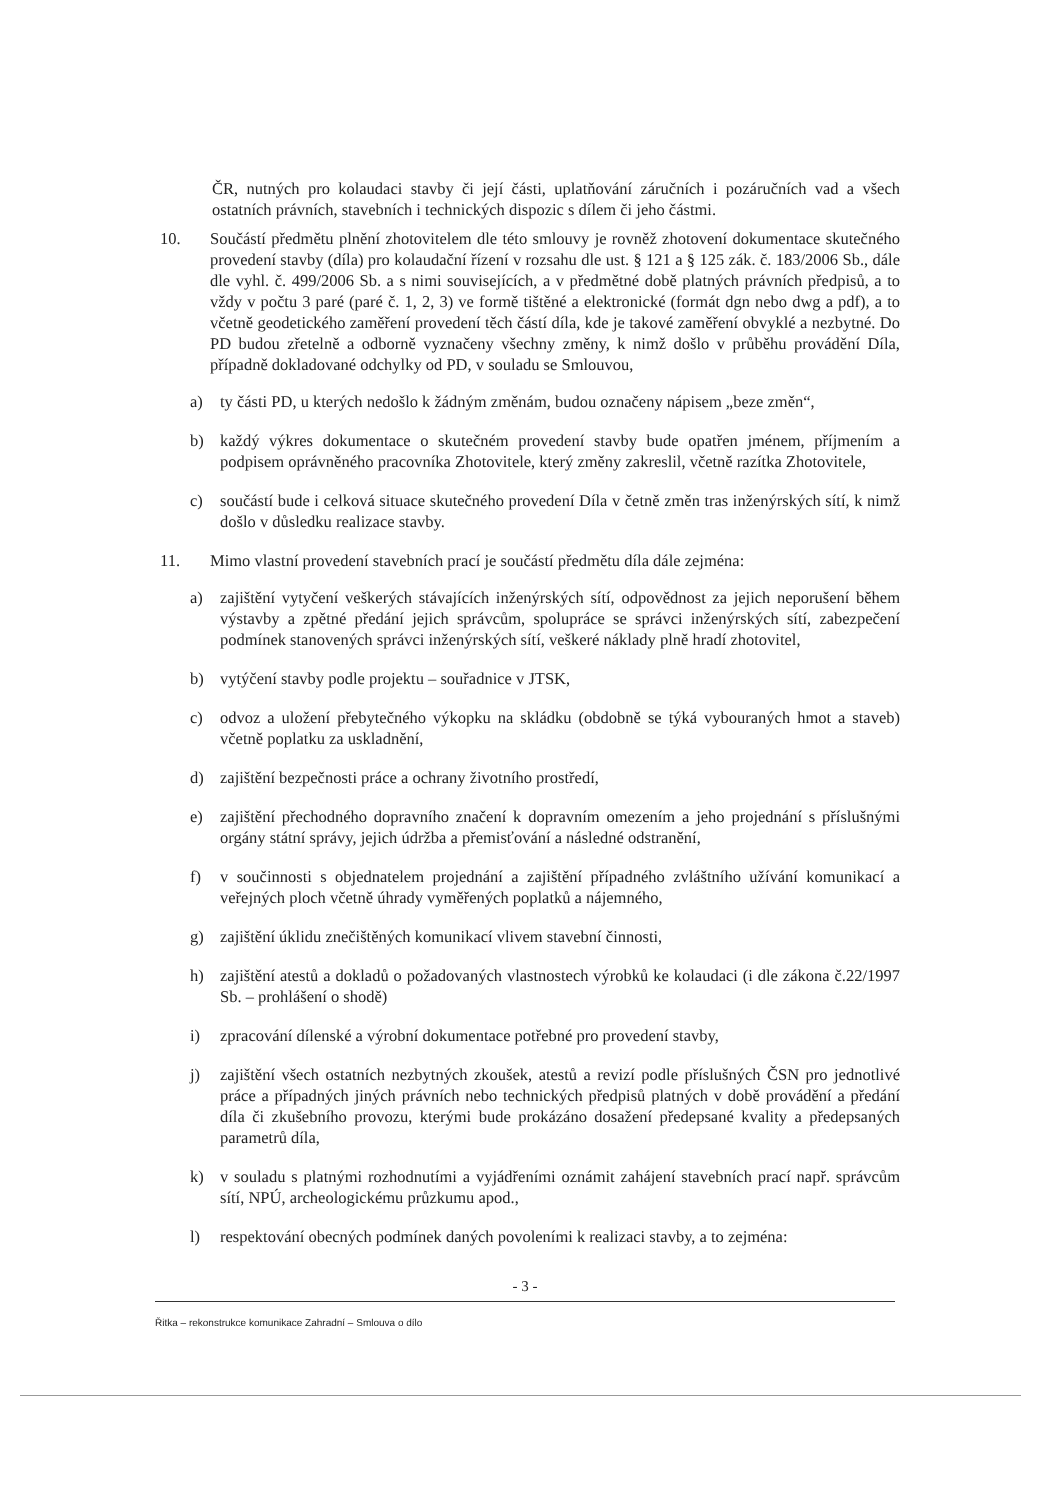ČR, nutných pro kolaudaci stavby či její části, uplatňování záručních i pozáručních vad a všech ostatních právních, stavebních i technických dispozic s dílem či jeho částmi.
10. Součástí předmětu plnění zhotovitelem dle této smlouvy je rovněž zhotovení dokumentace skutečného provedení stavby (díla) pro kolaudační řízení v rozsahu dle ust. § 121 a § 125 zák. č. 183/2006 Sb., dále dle vyhl. č. 499/2006 Sb. a s nimi souvisejících, a v předmětné době platných právních předpisů, a to vždy v počtu 3 paré (paré č. 1, 2, 3) ve formě tištěné a elektronické (formát dgn nebo dwg a pdf), a to včetně geodetického zaměření provedení těch částí díla, kde je takové zaměření obvyklé a nezbytné. Do PD budou zřetelně a odborně vyznačeny všechny změny, k nimž došlo v průběhu provádění Díla, případně dokladované odchylky od PD, v souladu se Smlouvou,
a) ty části PD, u kterých nedošlo k žádným změnám, budou označeny nápisem „beze změn“,
b) každý výkres dokumentace o skutečném provedení stavby bude opatřen jménem, příjmením a podpisem oprávněného pracovníka Zhotovitele, který změny zakreslil, včetně razítka Zhotovitele,
c) součástí bude i celková situace skutečného provedení Díla v četně změn tras inženýrských sítí, k nimž došlo v důsledku realizace stavby.
11. Mimo vlastní provedení stavebních prací je součástí předmětu díla dále zejména:
a) zajištění vytyčení veškerých stávajících inženýrských sítí, odpovědnost za jejich neporušení během výstavby a zpětné předání jejich správcům, spolupráce se správci inženýrských sítí, zabezpečení podmínek stanovených správci inženýrských sítí, veškeré náklady plně hradí zhotovitel,
b) vytýčení stavby podle projektu – souřadnice v JTSK,
c) odvoz a uložení přebytečného výkopku na skládku (obdobně se týká vybouraných hmot a staveb) včetně poplatku za uskladnění,
d) zajištění bezpečnosti práce a ochrany životního prostředí,
e) zajištění přechodného dopravního značení k dopravním omezením a jeho projednání s příslušnými orgány státní správy, jejich údržba a přemisťování a následné odstranění,
f) v součinnosti s objednatelem projednání a zajištění případného zvláštního užívání komunikací a veřejných ploch včetně úhrady vyměřených poplatků a nájemného,
g) zajištění úklidu znečištěných komunikací vlivem stavební činnosti,
h) zajištění atestů a dokladů o požadovaných vlastnostech výrobků ke kolaudaci (i dle zákona č.22/1997 Sb. – prohlášení o shodě)
i) zpracování dílenské a výrobní dokumentace potřebné pro provedení stavby,
j) zajištění všech ostatních nezbytných zkoušek, atestů a revizí podle příslušných ČSN pro jednotlivé práce a případných jiných právních nebo technických předpisů platných v době provádění a předání díla či zkušebního provozu, kterými bude prokázáno dosažení předepsané kvality a předepsaných parametrů díla,
k) v souladu s platnými rozhodnutími a vyjádřeními oznámit zahájení stavebních prací např. správcům sítí, NPÚ, archeologickému průzkumu apod.,
l) respektování obecných podmínek daných povoleními k realizaci stavby, a to zejména:
- 3 -
Řitka – rekonstrukce komunikace Zahradní – Smlouva o dílo